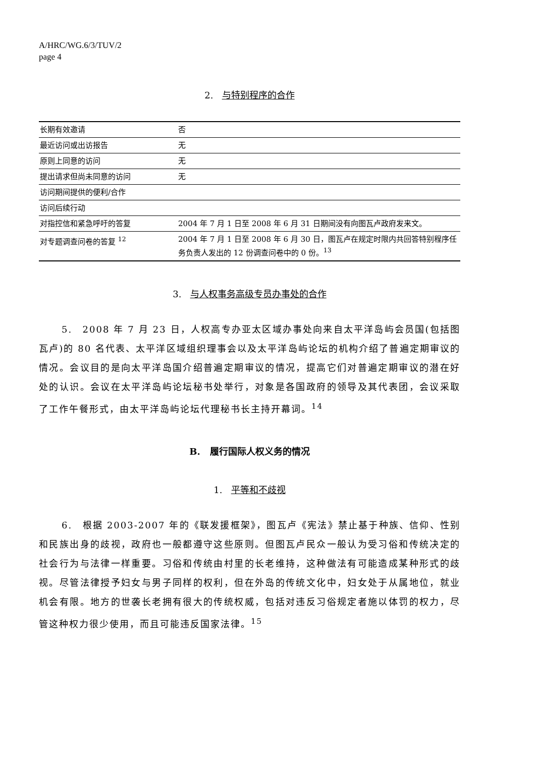A/HRC/WG.6/3/TUV/2
page 4
2. 与特别程序的合作
| 长期有效邀请 | 否 |
| 最近访问或出访报告 | 无 |
| 原则上同意的访问 | 无 |
| 提出请求但尚未同意的访问 | 无 |
| 访问期间提供的便利/合作 | |
| 访问后续行动 | |
| 对指控信和紧急呼吁的答复 | 2004 年 7 月 1 日至 2008 年 6 月 31 日期间没有向图瓦卢政府发来文。 |
| 对专题调查问卷的答复 <sup>12</sup> | 2004 年 7 月 1 日至 2008 年 6 月 30 日，图瓦卢在规定时限内共回答特别程序任务负责人发出的 12 份调查问卷中的 0 份。<sup>13</sup> |
3. 与人权事务高级专员办事处的合作
5.　2008 年 7 月 23 日，人权高专办亚太区域办事处向来自太平洋岛屿会员国(包括图瓦卢)的 80 名代表、太平洋区域组织理事会以及太平洋岛屿论坛的机构介绍了普遍定期审议的情况。会议目的是向太平洋岛国介绍普遍定期审议的情况，提高它们对普遍定期审议的潜在好处的认识。会议在太平洋岛屿论坛秘书处举行，对象是各国政府的领导及其代表团，会议采取了工作午餐形式，由太平洋岛屿论坛代理秘书长主持开幕词。<sup>14</sup>
B. 履行国际人权义务的情况
1. 平等和不歧视
6.　根据 2003-2007 年的《联发援框架》，图瓦卢《宪法》禁止基于种族、信仰、性别和民族出身的歧视，政府也一般都遵守这些原则。但图瓦卢民众一般认为受习俗和传统决定的社会行为与法律一样重要。习俗和传统由村里的长老维持，这种做法有可能造成某种形式的歧视。尽管法律授予妇女与男子同样的权利，但在外岛的传统文化中，妇女处于从属地位，就业机会有限。地方的世袭长老拥有很大的传统权威，包括对违反习俗规定者施以体罚的权力，尽管这种权力很少使用，而且可能违反国家法律。<sup>15</sup>